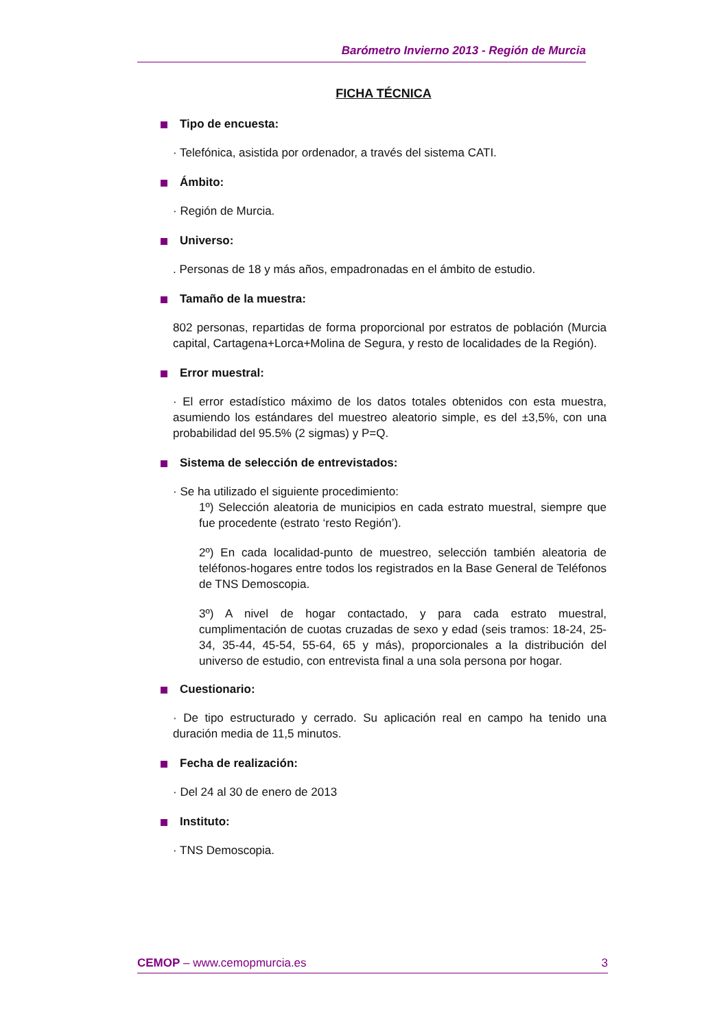Barómetro Invierno 2013 - Región de Murcia
FICHA TÉCNICA
Tipo de encuesta:
· Telefónica, asistida por ordenador, a través del sistema CATI.
Ámbito:
· Región de Murcia.
Universo:
. Personas de 18 y más años, empadronadas en el ámbito de estudio.
Tamaño de la muestra:
802 personas, repartidas de forma proporcional por estratos de población (Murcia capital, Cartagena+Lorca+Molina de Segura, y resto de localidades de la Región).
Error muestral:
· El error estadístico máximo de los datos totales obtenidos con esta muestra, asumiendo los estándares del muestreo aleatorio simple, es del ±3,5%, con una probabilidad del 95.5% (2 sigmas) y P=Q.
Sistema de selección de entrevistados:
· Se ha utilizado el siguiente procedimiento:
1º) Selección aleatoria de municipios en cada estrato muestral, siempre que fue procedente (estrato ‘resto Región’).
2º) En cada localidad-punto de muestreo, selección también aleatoria de teléfonos-hogares entre todos los registrados en la Base General de Teléfonos de TNS Demoscopia.
3º) A nivel de hogar contactado, y para cada estrato muestral, cumplimentación de cuotas cruzadas de sexo y edad (seis tramos: 18-24, 25-34, 35-44, 45-54, 55-64, 65 y más), proporcionales a la distribución del universo de estudio, con entrevista final a una sola persona por hogar.
Cuestionario:
· De tipo estructurado y cerrado. Su aplicación real en campo ha tenido una duración media de 11,5 minutos.
Fecha de realización:
· Del 24 al 30 de enero de 2013
Instituto:
· TNS Demoscopia.
CEMOP – www.cemopmurcia.es 3